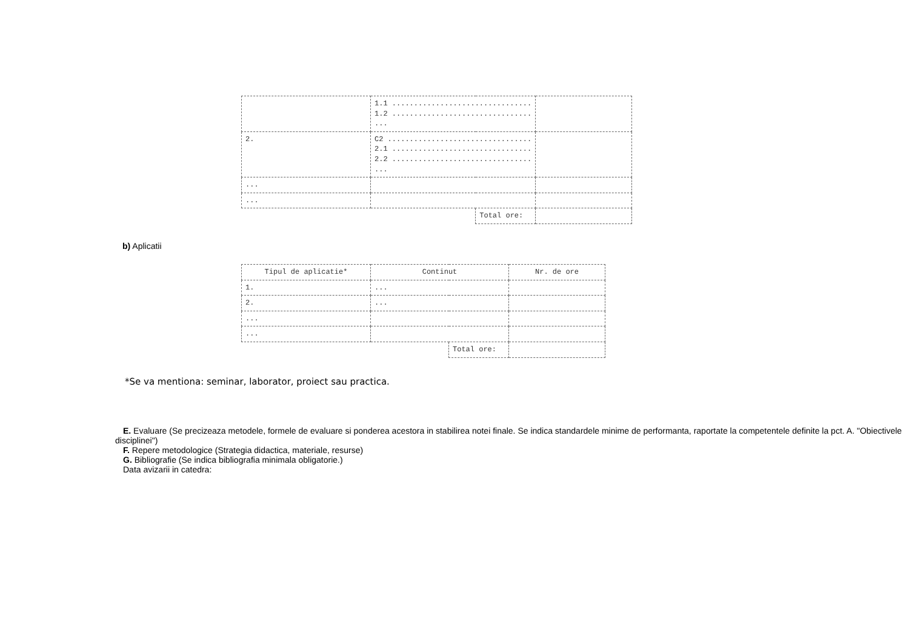| | 1.1 ................................ 1.2 ................................ ... | | |
| 2. | C2 ................................. 2.1 ................................ 2.2 ................................ ... | | |
| ... | | | |
| ... | | | |
| | | Total ore: | |
b) Aplicatii
| Tipul de aplicatie* | Continut | | Nr. de ore |
| --- | --- | --- | --- |
| 1. | ... | | |
| 2. | ... | | |
| ... | | | |
| ... | | | |
| | | Total ore: | |
*Se va mentiona: seminar, laborator, proiect sau practica.
E. Evaluare (Se precizeaza metodele, formele de evaluare si ponderea acestora in stabilirea notei finale. Se indica standardele minime de performanta, raportate la competentele definite la pct. A. "Obiectivele disciplinei")
F. Repere metodologice (Strategia didactica, materiale, resurse)
G. Bibliografie (Se indica bibliografia minimala obligatorie.)
Data avizarii in catedra: